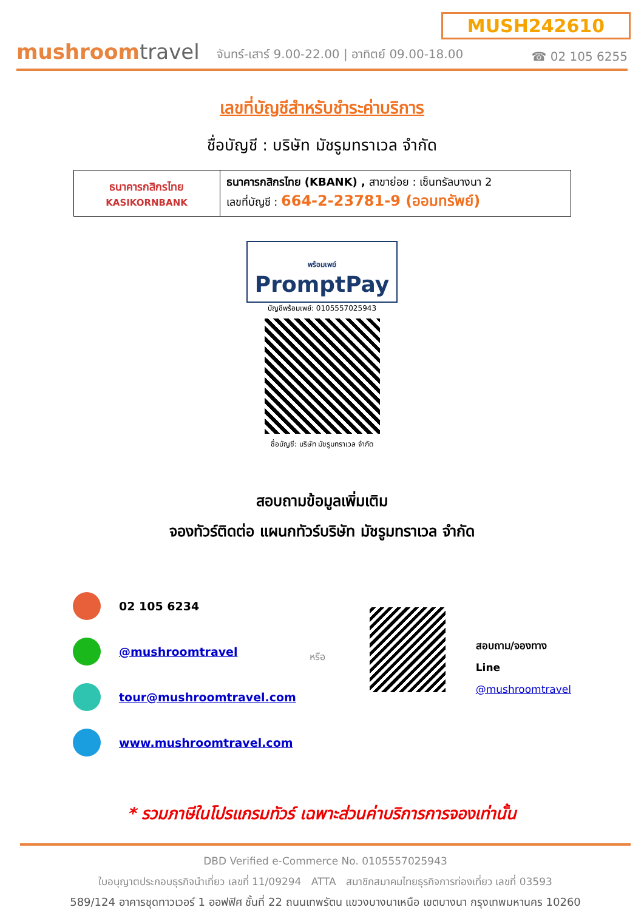MUSH242610
mushroomtravel
จันทร์-เสาร์ 9.00-22.00 | อาทิตย์ 09.00-18.00
☎ 02 105 6255
เลขที่บัญชีสำหรับชำระค่าบริการ
ชื่อบัญชี : บริษัท มัชรูมทราเวล จำกัด
| ธนาคารกสิกรไทย KASIKORNBANK | ธนาคารกสิกรไทย (KBANK) , สาขาย่อย : เซ็นทรัลบางนา 2 เลขที่บัญชี : 664-2-23781-9 (ออมทรัพย์) |
พร้อมเพย์
PromptPay
บัญชีพร้อมเพย์: 0105557025943
ชื่อบัญชี: บริษัท มัชรูมทราเวล จำกัด
สอบถามข้อมูลเพิ่มเติม
จองทัวร์ติดต่อ แผนกทัวร์บริษัท มัชรูมทราเวล จำกัด
02 105 6234
@mushroomtravel
tour@mushroomtravel.com
www.mushroomtravel.com
หรือ
สอบถาม/จองทาง Line
@mushroomtravel
* รวมภาษีในโปรแกรมทัวร์ เฉพาะส่วนค่าบริการการจองเท่านั้น
DBD Verified e-Commerce No. 0105557025943
ใบอนุญาตประกอบธุรกิจนำเที่ยว เลขที่ 11/09294 ATTA สมาชิกสมาคมไทยธุรกิจการท่องเที่ยว เลขที่ 03593
589/124 อาคารชุดทาวเวอร์ 1 ออฟฟิศ ชั้นที่ 22 ถนนเทพรัตน แขวงบางนาเหนือ เขตบางนา กรุงเทพมหานคร 10260